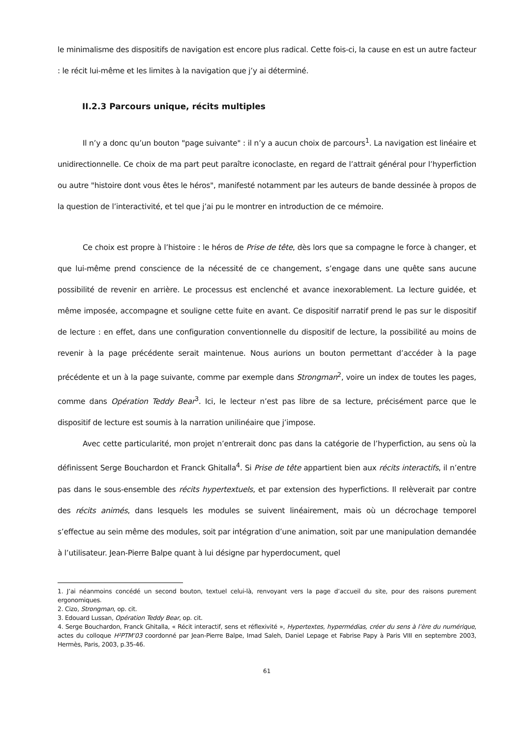le minimalisme des dispositifs de navigation est encore plus radical. Cette fois-ci, la cause en est un autre facteur : le récit lui-même et les limites à la navigation que j’y ai déterminé.
II.2.3 Parcours unique, récits multiples
Il n’y a donc qu’un bouton "page suivante" : il n’y a aucun choix de parcours<sup>1</sup>. La navigation est linéaire et unidirectionnelle. Ce choix de ma part peut paraître iconoclaste, en regard de l’attrait général pour l’hyperfiction ou autre "histoire dont vous êtes le héros", manifesté notamment par les auteurs de bande dessinée à propos de la question de l’interactivité, et tel que j’ai pu le montrer en introduction de ce mémoire.
Ce choix est propre à l’histoire : le héros de Prise de tête, dès lors que sa compagne le force à changer, et que lui-même prend conscience de la nécessité de ce changement, s’engage dans une quête sans aucune possibilité de revenir en arrière. Le processus est enclenché et avance inexorablement. La lecture guidée, et même imposée, accompagne et souligne cette fuite en avant. Ce dispositif narratif prend le pas sur le dispositif de lecture : en effet, dans une configuration conventionnelle du dispositif de lecture, la possibilité au moins de revenir à la page précédente serait maintenue. Nous aurions un bouton permettant d’accéder à la page précédente et un à la page suivante, comme par exemple dans Strongman<sup>2</sup>, voire un index de toutes les pages, comme dans Opération Teddy Bear<sup>3</sup>. Ici, le lecteur n’est pas libre de sa lecture, précisément parce que le dispositif de lecture est soumis à la narration unilinéaire que j’impose.
Avec cette particularité, mon projet n’entrerait donc pas dans la catégorie de l’hyperfiction, au sens où la définissent Serge Bouchardon et Franck Ghitalla<sup>4</sup>. Si Prise de tête appartient bien aux récits interactifs, il n’entre pas dans le sous-ensemble des récits hypertextuels, et par extension des hyperfictions. Il relèverait par contre des récits animés, dans lesquels les modules se suivent linéairement, mais où un décrochage temporel s’effectue au sein même des modules, soit par intégration d’une animation, soit par une manipulation demandée à l’utilisateur. Jean-Pierre Balpe quant à lui désigne par hyperdocument, quel
1. J’ai néanmoins concédé un second bouton, textuel celui-là, renvoyant vers la page d’accueil du site, pour des raisons purement ergonomiques.
2. Cizo, Strongman, op. cit.
3. Edouard Lussan, Opération Teddy Bear, op. cit.
4. Serge Bouchardon, Franck Ghitalla, « Récit interactif, sens et réflexivité », Hypertextes, hypermédias, créer du sens à l’ère du numérique, actes du colloque H²PTM’03 coordonné par Jean-Pierre Balpe, Imad Saleh, Daniel Lepage et Fabrise Papy à Paris VIII en septembre 2003, Hermès, Paris, 2003, p.35-46.
61